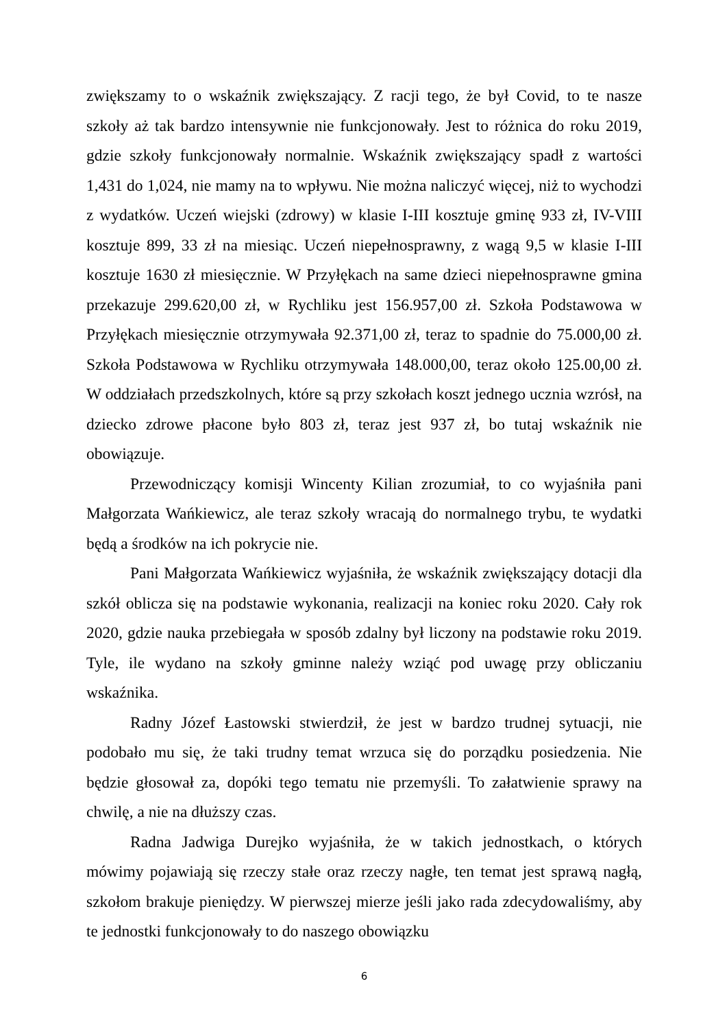zwiększamy to o wskaźnik zwiększający. Z racji tego, że był Covid, to te nasze szkoły aż tak bardzo intensywnie nie funkcjonowały. Jest to różnica do roku 2019, gdzie szkoły funkcjonowały normalnie. Wskaźnik zwiększający spadł z wartości 1,431 do 1,024, nie mamy na to wpływu. Nie można naliczyć więcej, niż to wychodzi z wydatków. Uczeń wiejski (zdrowy) w klasie I-III kosztuje gminę 933 zł, IV-VIII kosztuje 899, 33 zł na miesiąc. Uczeń niepełnosprawny, z wagą 9,5 w klasie I-III kosztuje 1630 zł miesięcznie. W Przyłękach na same dzieci niepełnosprawne gmina przekazuje 299.620,00 zł, w Rychliku jest 156.957,00 zł. Szkoła Podstawowa w Przyłękach miesięcznie otrzymywała 92.371,00 zł, teraz to spadnie do 75.000,00 zł. Szkoła Podstawowa w Rychliku otrzymywała 148.000,00, teraz około 125.00,00 zł. W oddziałach przedszkolnych, które są przy szkołach koszt jednego ucznia wzrósł, na dziecko zdrowe płacone było 803 zł, teraz jest 937 zł, bo tutaj wskaźnik nie obowiązuje.
Przewodniczący komisji Wincenty Kilian zrozumiał, to co wyjaśniła pani Małgorzata Wańkiewicz, ale teraz szkoły wracają do normalnego trybu, te wydatki będą a środków na ich pokrycie nie.
Pani Małgorzata Wańkiewicz wyjaśniła, że wskaźnik zwiększający dotacji dla szkół oblicza się na podstawie wykonania, realizacji na koniec roku 2020. Cały rok 2020, gdzie nauka przebiegała w sposób zdalny był liczony na podstawie roku 2019. Tyle, ile wydano na szkoły gminne należy wziąć pod uwagę przy obliczaniu wskaźnika.
Radny Józef Łastowski stwierdził, że jest w bardzo trudnej sytuacji, nie podobało mu się, że taki trudny temat wrzuca się do porządku posiedzenia. Nie będzie głosował za, dopóki tego tematu nie przemyśli. To załatwienie sprawy na chwilę, a nie na dłuższy czas.
Radna Jadwiga Durejko wyjaśniła, że w takich jednostkach, o których mówimy pojawiają się rzeczy stałe oraz rzeczy nagłe, ten temat jest sprawą nagłą, szkołom brakuje pieniędzy. W pierwszej mierze jeśli jako rada zdecydowaliśmy, aby te jednostki funkcjonowały to do naszego obowiązku
6